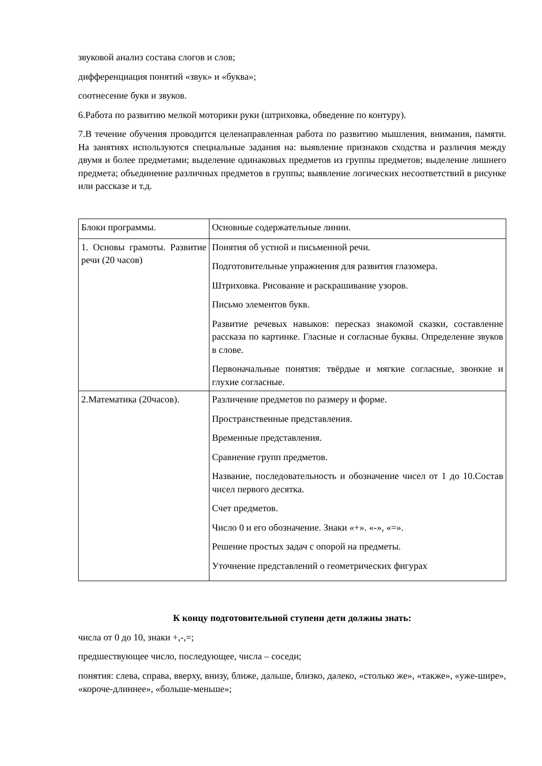звуковой анализ состава слогов и слов;
дифференциация понятий «звук» и «буква»;
соотнесение букв и звуков.
6.Работа по развитию мелкой моторики руки (штриховка, обведение по контуру).
7.В течение обучения проводится целенаправленная работа по развитию мышления, внимания, памяти. На занятиях используются специальные задания на: выявление признаков сходства и различия между двумя и более предметами; выделение одинаковых предметов из группы предметов; выделение лишнего предмета; объединение различных предметов в группы; выявление логических несоответствий в рисунке или рассказе и т.д.
| Блоки программы. | Основные содержательные линии. |
| 1. Основы грамоты. Развитие речи (20 часов) | Понятия об устной и письменной речи. Подготовительные упражнения для развития глазомера. Штриховка. Рисование и раскрашивание узоров. Письмо элементов букв. Развитие речевых навыков: пересказ знакомой сказки, составление рассказа по картинке. Гласные и согласные буквы. Определение звуков в слове. Первоначальные понятия: твёрдые и мягкие согласные, звонкие и глухие согласные. |
| 2.Математика (20часов). | Различение предметов по размеру и форме. Пространственные представления. Временные представления. Сравнение групп предметов. Название, последовательность и обозначение чисел от 1 до 10.Состав чисел первого десятка. Счет предметов. Число 0 и его обозначение. Знаки «+». «-», «=». Решение простых задач с опорой на предметы. Уточнение представлений о геометрических фигурах |
К концу подготовительной ступени дети должны знать:
числа от 0 до 10, знаки +,-,=;
предшествующее число, последующее, числа – соседи;
понятия: слева, справа, вверху, внизу, ближе, дальше, близко, далеко, «столько же», «также», «уже-шире», «короче-длиннее», «больше-меньше»;